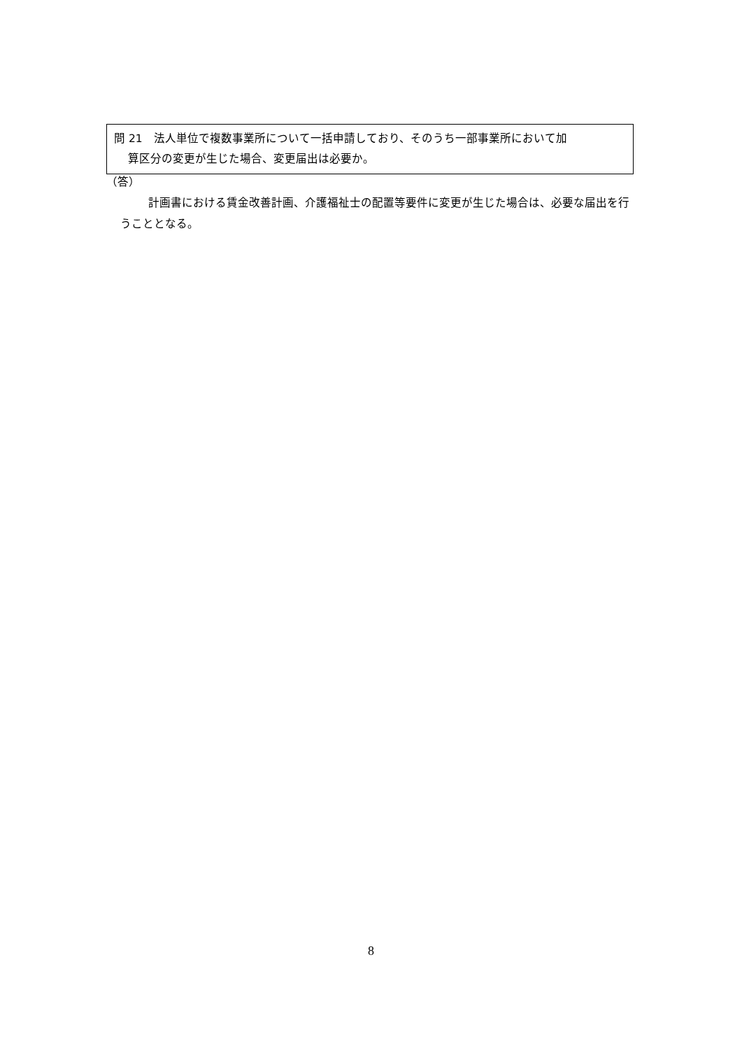問 21　法人単位で複数事業所について一括申請しており、そのうち一部事業所において加
算区分の変更が生じた場合、変更届出は必要か。
（答）
計画書における賃金改善計画、介護福祉士の配置等要件に変更が生じた場合は、必要な届出を行うこととなる。
8